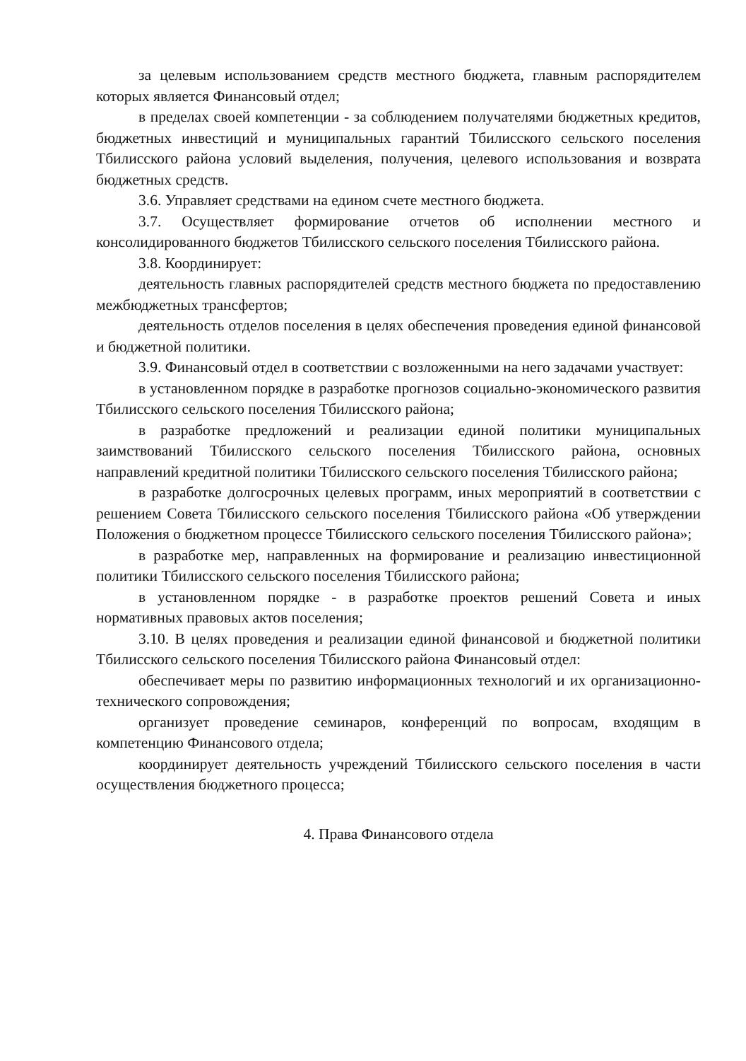за целевым использованием средств местного бюджета, главным распорядителем которых является Финансовый отдел;
в пределах своей компетенции - за соблюдением получателями бюджетных кредитов, бюджетных инвестиций и муниципальных гарантий Тбилисского сельского поселения Тбилисского района условий выделения, получения, целевого использования и возврата бюджетных средств.
3.6. Управляет средствами на едином счете местного бюджета.
3.7. Осуществляет формирование отчетов об исполнении местного и консолидированного бюджетов Тбилисского сельского поселения Тбилисского района.
3.8. Координирует:
деятельность главных распорядителей средств местного бюджета по предоставлению межбюджетных трансфертов;
деятельность отделов поселения в целях обеспечения проведения единой финансовой и бюджетной политики.
3.9. Финансовый отдел в соответствии с возложенными на него задачами участвует:
в установленном порядке в разработке прогнозов социально-экономического развития Тбилисского сельского поселения Тбилисского района;
в разработке предложений и реализации единой политики муниципальных заимствований Тбилисского сельского поселения Тбилисского района, основных направлений кредитной политики Тбилисского сельского поселения Тбилисского района;
в разработке долгосрочных целевых программ, иных мероприятий в соответствии с решением Совета Тбилисского сельского поселения Тбилисского района «Об утверждении Положения о бюджетном процессе Тбилисского сельского поселения Тбилисского района»;
в разработке мер, направленных на формирование и реализацию инвестиционной политики Тбилисского сельского поселения Тбилисского района;
в установленном порядке - в разработке проектов решений Совета и иных нормативных правовых актов поселения;
3.10. В целях проведения и реализации единой финансовой и бюджетной политики Тбилисского сельского поселения Тбилисского района Финансовый отдел:
обеспечивает меры по развитию информационных технологий и их организационно-технического сопровождения;
организует проведение семинаров, конференций по вопросам, входящим в компетенцию Финансового отдела;
координирует деятельность учреждений Тбилисского сельского поселения в части осуществления бюджетного процесса;
4. Права Финансового отдела